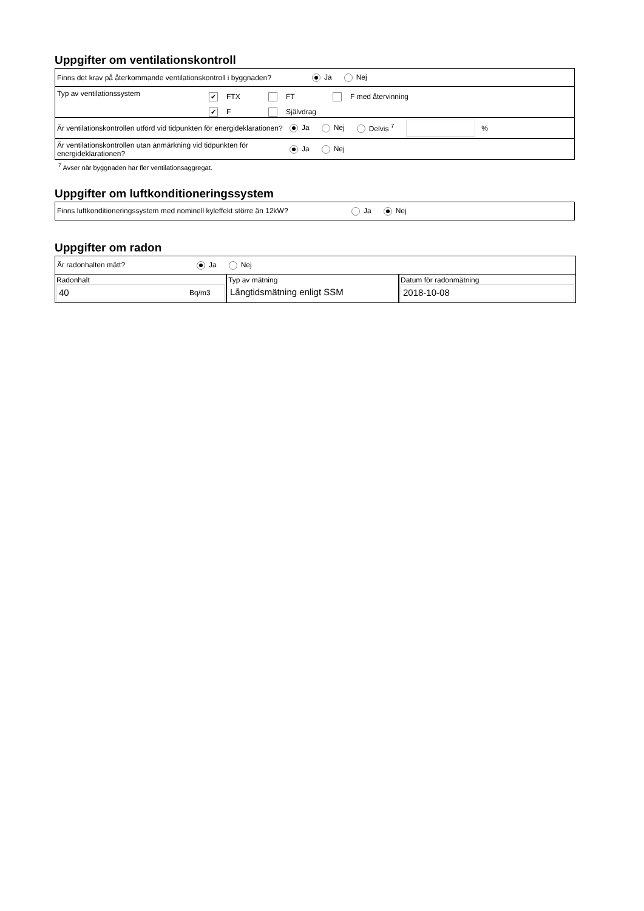Uppgifter om ventilationskontroll
Finns det krav på återkommande ventilationskontroll i byggnaden? Ja Nej
Typ av ventilationssystem
✔ FTX FT F med återvinning
✔ F Självdrag
Är ventilationskontrollen utförd vid tidpunkten för energideklarationen? Ja Nej Delvis <sup>7</sup> %
Är ventilationskontrollen utan anmärkning vid tidpunkten för energideklarationen? Ja Nej
<sup>7</sup> Avser när byggnaden har fler ventilationsaggregat.
Uppgifter om luftkonditioneringssystem
Finns luftkonditioneringssystem med nominell kyleffekt större än 12kW? Ja Nej
Uppgifter om radon
Är radonhalten mätt? Ja Nej
Radonhalt
40 Bq/m3
Typ av mätning
Långtidsmätning enligt SSM
Datum för radonmätning
2018-10-08